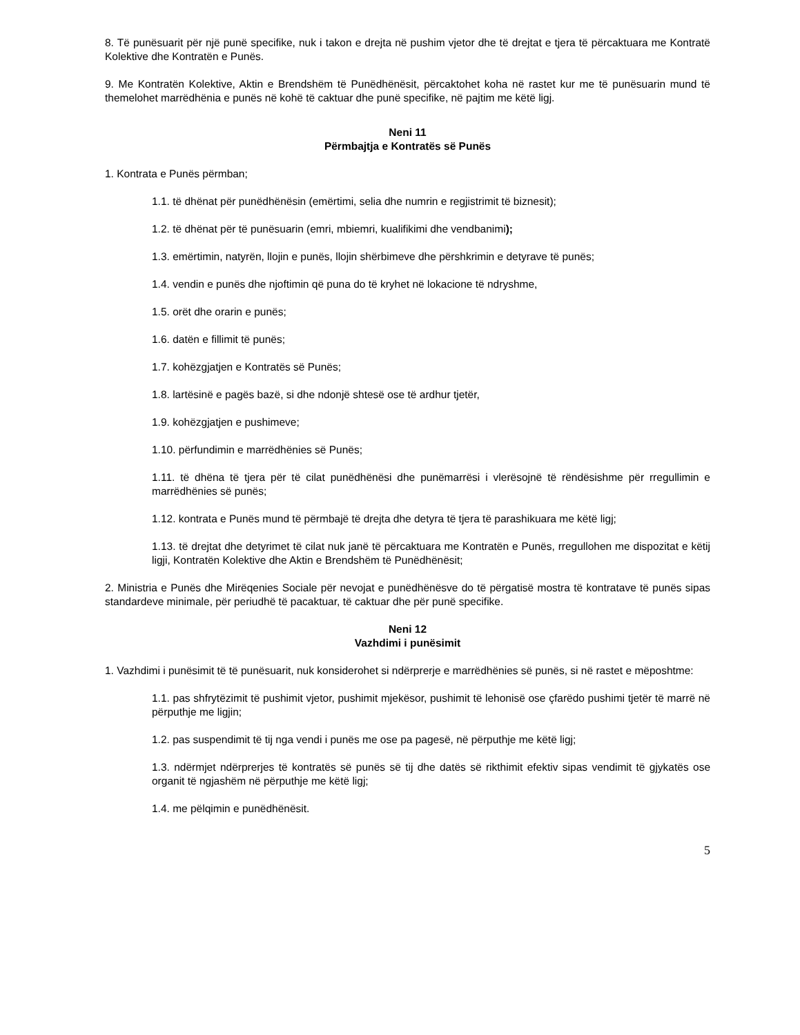8. Të punësuarit për një punë specifike, nuk i takon e drejta në pushim vjetor dhe të drejtat e tjera të përcaktuara me Kontratë Kolektive dhe Kontratën e Punës.
9. Me Kontratën Kolektive, Aktin e Brendshëm të Punëdhënësit, përcaktohet koha në rastet kur me të punësuarin mund të themelohet marrëdhënia e punës në kohë të caktuar dhe punë specifike, në pajtim me këtë ligj.
Neni 11
Përmbajtja e Kontratës së Punës
1. Kontrata e Punës përmban;
1.1. të dhënat për punëdhënësin (emërtimi, selia dhe numrin e regjistrimit të biznesit);
1.2. të dhënat për të punësuarin (emri, mbiemri, kualifikimi dhe vendbanimi);
1.3. emërtimin, natyrën, llojin e punës, llojin shërbimeve dhe përshkrimin e detyrave të punës;
1.4. vendin e punës dhe njoftimin që puna do të kryhet në lokacione të ndryshme,
1.5. orët dhe orarin e punës;
1.6. datën e fillimit të punës;
1.7. kohëzgjatjen e Kontratës së Punës;
1.8. lartësinë e pagës bazë, si dhe ndonjë shtesë ose të ardhur tjetër,
1.9. kohëzgjatjen e pushimeve;
1.10. përfundimin e marrëdhënies së Punës;
1.11. të dhëna të tjera për të cilat punëdhënësi dhe punëmarrësi i vlerësojnë të rëndësishme për rregullimin e marrëdhënies së punës;
1.12. kontrata e Punës mund të përmbajë të drejta dhe detyra të tjera të parashikuara me këtë ligj;
1.13. të drejtat dhe detyrimet të cilat nuk janë të përcaktuara me Kontratën e Punës, rregullohen me dispozitat e këtij ligji, Kontratën Kolektive dhe Aktin e Brendshëm të Punëdhënësit;
2. Ministria e Punës dhe Mirëqenies Sociale për nevojat e punëdhënësve do të përgatisë mostra të kontratave të punës sipas standardeve minimale, për periudhë të pacaktuar, të caktuar dhe për punë specifike.
Neni 12
Vazhdimi i punësimit
1. Vazhdimi i punësimit të të punësuarit, nuk konsiderohet si ndërprerje e marrëdhënies së punës, si në rastet e mëposhtme:
1.1. pas shfrytëzimit të pushimit vjetor, pushimit mjekësor, pushimit të lehonisë ose çfarëdo pushimi tjetër të marrë në përputhje me ligjin;
1.2. pas suspendimit të tij nga vendi i punës me ose pa pagesë, në përputhje me këtë ligj;
1.3. ndërmjet ndërprerjes të kontratës së punës së tij dhe datës së rikthimit efektiv sipas vendimit të gjykatës ose organit të ngjashëm në përputhje me këtë ligj;
1.4. me pëlqimin e punëdhënësit.
5